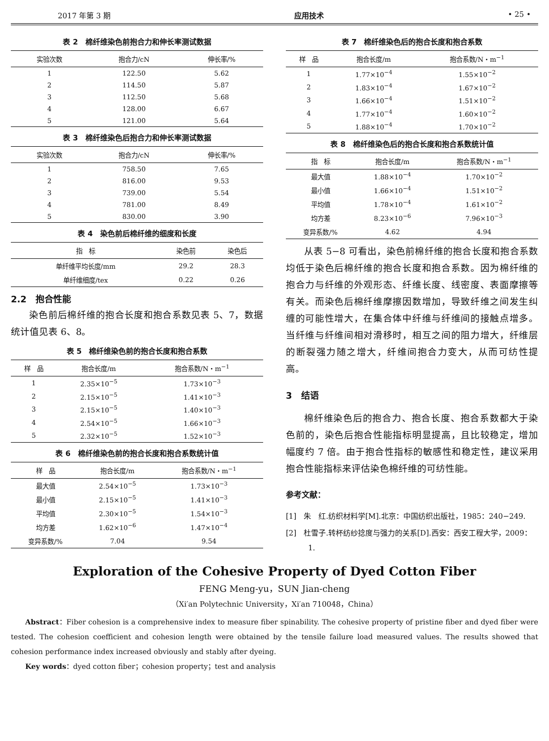2017 年第 3 期 应用技术 • 25 •
表 2　棉纤维染色前抱合力和伸长率测试数据
| 实验次数 | 抱合力/cN | 伸长率/% |
| --- | --- | --- |
| 1 | 122.50 | 5.62 |
| 2 | 114.50 | 5.87 |
| 3 | 112.50 | 5.68 |
| 4 | 128.00 | 6.67 |
| 5 | 121.00 | 5.64 |
表 3　棉纤维染色后抱合力和伸长率测试数据
| 实验次数 | 抱合力/cN | 伸长率/% |
| --- | --- | --- |
| 1 | 758.50 | 7.65 |
| 2 | 816.00 | 9.53 |
| 3 | 739.00 | 5.54 |
| 4 | 781.00 | 8.49 |
| 5 | 830.00 | 3.90 |
表 4　染色前后棉纤维的细度和长度
| 指 标 | 染色前 | 染色后 |
| --- | --- | --- |
| 单纤维平均长度/mm | 29.2 | 28.3 |
| 单纤维细度/tex | 0.22 | 0.26 |
2.2　抱合性能
染色前后棉纤维的抱合长度和抱合系数见表 5、7，数据统计值见表 6、8。
表 5　棉纤维染色前的抱合长度和抱合系数
| 样 品 | 抱合长度/m | 抱合系数/N・m<sup>−1</sup> |
| --- | --- | --- |
| 1 | 2.35×10<sup>−5</sup> | 1.73×10<sup>−3</sup> |
| 2 | 2.15×10<sup>−5</sup> | 1.41×10<sup>−3</sup> |
| 3 | 2.15×10<sup>−5</sup> | 1.40×10<sup>−3</sup> |
| 4 | 2.54×10<sup>−5</sup> | 1.66×10<sup>−3</sup> |
| 5 | 2.32×10<sup>−5</sup> | 1.52×10<sup>−3</sup> |
表 6　棉纤维染色前的抱合长度和抱合系数统计值
| 样 品 | 抱合长度/m | 抱合系数/N・m<sup>−1</sup> |
| --- | --- | --- |
| 最大值 | 2.54×10<sup>−5</sup> | 1.73×10<sup>−3</sup> |
| 最小值 | 2.15×10<sup>−5</sup> | 1.41×10<sup>−3</sup> |
| 平均值 | 2.30×10<sup>−5</sup> | 1.54×10<sup>−3</sup> |
| 均方差 | 1.62×10<sup>−6</sup> | 1.47×10<sup>−4</sup> |
| 变异系数/% | 7.04 | 9.54 |
表 7　棉纤维染色后的抱合长度和抱合系数
| 样 品 | 抱合长度/m | 抱合系数/N・m<sup>−1</sup> |
| --- | --- | --- |
| 1 | 1.77×10<sup>−4</sup> | 1.55×10<sup>−2</sup> |
| 2 | 1.83×10<sup>−4</sup> | 1.67×10<sup>−2</sup> |
| 3 | 1.66×10<sup>−4</sup> | 1.51×10<sup>−2</sup> |
| 4 | 1.77×10<sup>−4</sup> | 1.60×10<sup>−2</sup> |
| 5 | 1.88×10<sup>−4</sup> | 1.70×10<sup>−2</sup> |
表 8　棉纤维染色后的抱合长度和抱合系数统计值
| 指 标 | 抱合长度/m | 抱合系数/N・m<sup>−1</sup> |
| --- | --- | --- |
| 最大值 | 1.88×10<sup>−4</sup> | 1.70×10<sup>−2</sup> |
| 最小值 | 1.66×10<sup>−4</sup> | 1.51×10<sup>−2</sup> |
| 平均值 | 1.78×10<sup>−4</sup> | 1.61×10<sup>−2</sup> |
| 均方差 | 8.23×10<sup>−6</sup> | 7.96×10<sup>−3</sup> |
| 变异系数/% | 4.62 | 4.94 |
从表 5−8 可看出，染色前棉纤维的抱合长度和抱合系数均低于染色后棉纤维的抱合长度和抱合系数。因为棉纤维的抱合力与纤维的外观形态、纤维长度、线密度、表面摩擦等有关。而染色后棉纤维摩擦因数增加，导致纤维之间发生纠缠的可能性增大，在集合体中纤维与纤维间的接触点增多。当纤维与纤维间相对滑移时，相互之间的阻力增大，纤维层的断裂强力随之增大，纤维间抱合力变大，从而可纺性提高。
3　结语
棉纤维染色后的抱合力、抱合长度、抱合系数都大于染色前的，染色后抱合性能指标明显提高，且比较稳定，增加幅度约 7 倍。由于抱合性指标的敏感性和稳定性，建议采用抱合性能指标来评估染色棉纤维的可纺性能。
参考文献：
[1]　朱　红.纺织材料学[M].北京：中国纺织出版社，1985：240−249.
[2]　杜雪子.转杯纺纱捻度与强力的关系[D].西安：西安工程大学，2009：1.
Exploration of the Cohesive Property of Dyed Cotton Fiber
FENG Meng-yu，SUN Jian-cheng
（Xi′an Polytechnic University，Xi′an 710048，China）
Abstract：Fiber cohesion is a comprehensive index to measure fiber spinability. The cohesive property of pristine fiber and dyed fiber were tested. The cohesion coefficient and cohesion length were obtained by the tensile failure load measured values. The results showed that cohesion performance index increased obviously and stably after dyeing.
Key words：dyed cotton fiber；cohesion property；test and analysis